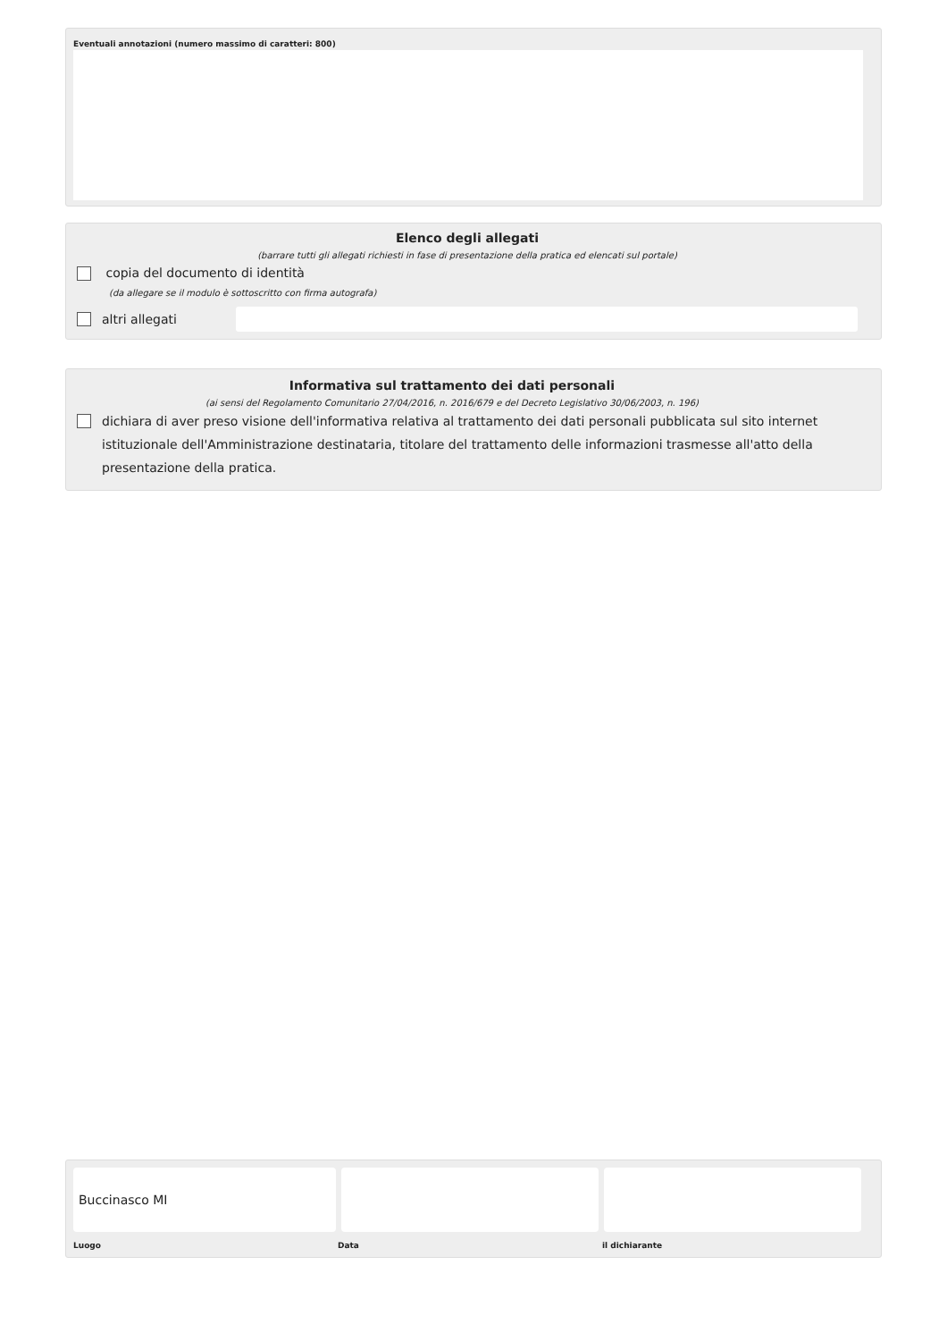Eventuali annotazioni (numero massimo di caratteri: 800)
Elenco degli allegati
(barrare tutti gli allegati richiesti in fase di presentazione della pratica ed elencati sul portale)
copia del documento di identità
(da allegare se il modulo è sottoscritto con firma autografa)
altri allegati
Informativa sul trattamento dei dati personali
(ai sensi del Regolamento Comunitario 27/04/2016, n. 2016/679 e del Decreto Legislativo 30/06/2003, n. 196)
dichiara di aver preso visione dell'informativa relativa al trattamento dei dati personali pubblicata sul sito internet istituzionale dell'Amministrazione destinataria, titolare del trattamento delle informazioni trasmesse all'atto della presentazione della pratica.
Buccinasco MI
Luogo Data il dichiarante